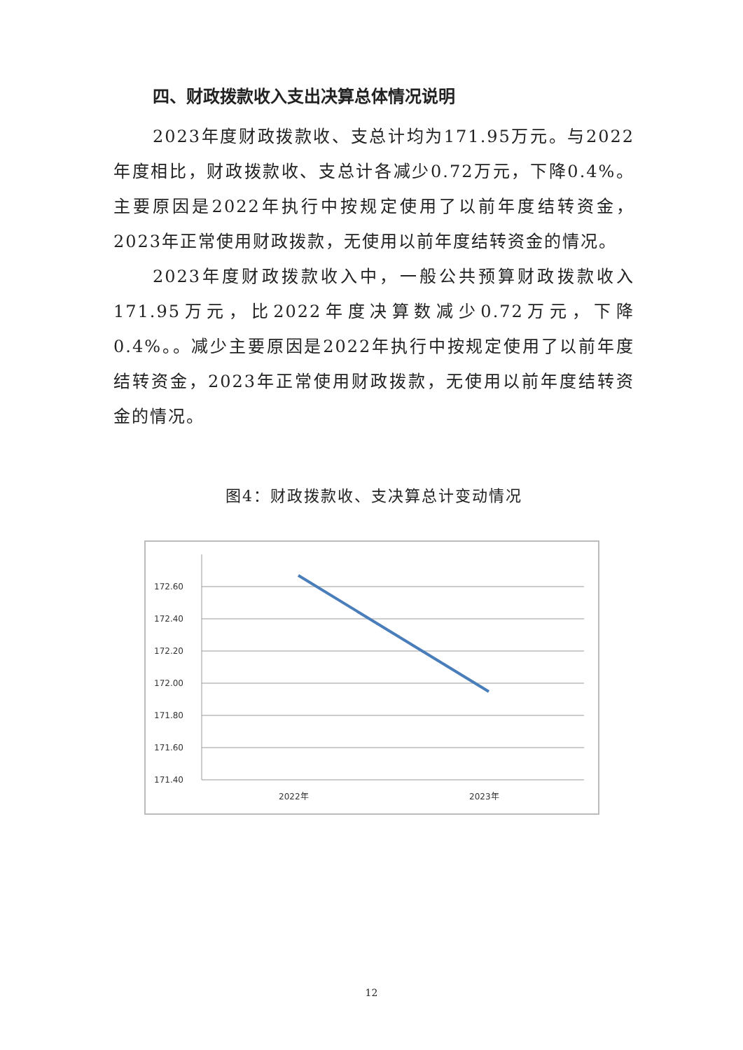四、财政拨款收入支出决算总体情况说明
2023年度财政拨款收、支总计均为171.95万元。与2022年度相比，财政拨款收、支总计各减少0.72万元，下降0.4%。主要原因是2022年执行中按规定使用了以前年度结转资金，2023年正常使用财政拨款，无使用以前年度结转资金的情况。
2023年度财政拨款收入中，一般公共预算财政拨款收入171.95万元，比2022年度决算数减少0.72万元，下降0.4%。。减少主要原因是2022年执行中按规定使用了以前年度结转资金，2023年正常使用财政拨款，无使用以前年度结转资金的情况。
图4：财政拨款收、支决算总计变动情况
172.60
172.40
172.20
172.00
171.80
171.60
171.40
2022年
2023年
12